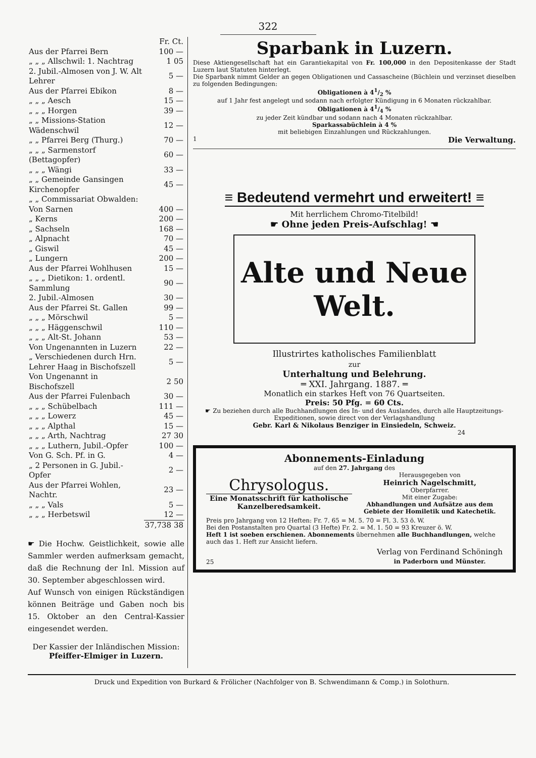322
| | Fr. Ct. |
| Aus der Pfarrei Bern | 100 — |
| „ „ „ Allschwil: 1. Nachtrag | 1 05 |
| 2. Jubil.-Almosen von J. W. Alt Lehrer | 5 — |
| Aus der Pfarrei Ebikon | 8 — |
| „ „ „ Aesch | 15 — |
| „ „ „ Horgen | 39 — |
| „ „ Missions-Station Wädenschwil | 12 — |
| „ „ Pfarrei Berg (Thurg.) | 70 — |
| „ „ „ Sarmenstorf (Bettagopfer) | 60 — |
| „ „ „ Wängi | 33 — |
| „ „ Gemeinde Gansingen Kirchenopfer | 45 — |
| „ „ Commissariat Obwalden: | |
| Von Sarnen | 400 — |
| „ Kerns | 200 — |
| „ Sachseln | 168 — |
| „ Alpnacht | 70 — |
| „ Giswil | 45 — |
| „ Lungern | 200 — |
| Aus der Pfarrei Wohlhusen | 15 — |
| „ „ „ Dietikon: 1. ordentl. Sammlung | 90 — |
| 2. Jubil.-Almosen | 30 — |
| Aus der Pfarrei St. Gallen | 99 — |
| „ „ „ Mörschwil | 5 — |
| „ „ „ Häggenschwil | 110 — |
| „ „ „ Alt-St. Johann | 53 — |
| Von Ungenannten in Luzern | 22 — |
| „ Verschiedenen durch Hrn. Lehrer Haag in Bischofszell | 5 — |
| Von Ungenannt in Bischofszell | 2 50 |
| Aus der Pfarrei Fulenbach | 30 — |
| „ „ „ Schübelbach | 111 — |
| „ „ „ Lowerz | 45 — |
| „ „ „ Alpthal | 15 — |
| „ „ „ Arth, Nachtrag | 27 30 |
| „ „ „ Luthern, Jubil.-Opfer | 100 — |
| Von G. Sch. Pf. in G. | 4 — |
| „ 2 Personen in G. Jubil.-Opfer | 2 — |
| Aus der Pfarrei Wohlen, Nachtr. | 23 — |
| „ „ „ Vals | 5 — |
| „ „ „ Herbetswil | 12 — |
| | 37,738 38 |
☛ Die Hochw. Geistlichkeit, sowie alle Sammler werden aufmerksam gemacht, daß die Rechnung der Inl. Mission auf 30. September abgeschlossen wird.
Auf Wunsch von einigen Rückständigen können Beiträge und Gaben noch bis 15. Oktober an den Central-Kassier eingesendet werden.
Der Kassier der Inländischen Mission:
Pfeiffer-Elmiger in Luzern.
Sparbank in Luzern.
Diese Aktiengesellschaft hat ein Garantiekapital von Fr. 100,000 in den Depositenkasse der Stadt Luzern laut Statuten hinterlegt.
Die Sparbank nimmt Gelder an gegen Obligationen und Cassascheine (Büchlein und verzinset dieselben zu folgenden Bedingungen:
Obligationen à 41/2 %
auf 1 Jahr fest angelegt und sodann nach erfolgter Kündigung in 6 Monaten rückzahlbar.
Obligationen à 41/4 %
zu jeder Zeit kündbar und sodann nach 4 Monaten rückzahlbar.
Sparkassabüchlein à 4 %
mit beliebigen Einzahlungen und Rückzahlungen.
1 Die Verwaltung.
≡ Bedeutend vermehrt und erweitert! ≡
Mit herrlichem Chromo-Titelbild!
☛ Ohne jeden Preis-Aufschlag! ☚
Alte und Neue Welt.
Illustrirtes katholisches Familienblatt
zur
Unterhaltung und Belehrung.
═ XXI. Jahrgang. 1887. ═
Monatlich ein starkes Heft von 76 Quartseiten.
Preis: 50 Pfg. = 60 Cts.
☛ Zu beziehen durch alle Buchhandlungen des In- und des Auslandes, durch alle Hauptzeitungs-Expeditionen, sowie direct von der Verlagshandlung
Gebr. Karl & Nikolaus Benziger in Einsiedeln, Schweiz.
24
Abonnements-Einladung
auf den 27. Jahrgang des
Chrysologus.
Eine Monatsschrift für katholische Kanzelberedsamkeit.
Herausgegeben von
Heinrich Nagelschmitt,
Oberpfarrer.
Mit einer Zugabe:
Abhandlungen und Aufsätze aus dem Gebiete der Homiletik und Katechetik.
Preis pro Jahrgang von 12 Heften: Fr. 7. 65 = M. 5. 70 = Fl. 3. 53 ö. W.
Bei den Postanstalten pro Quartal (3 Hefte) Fr. 2. = M. 1. 50 = 93 Kreuzer ö. W.
Heft 1 ist soeben erschienen. Abonnements übernehmen alle Buchhandlungen, welche auch das 1. Heft zur Ansicht liefern.
25 Verlag von Ferdinand Schöningh
in Paderborn und Münster.
Druck und Expedition von Burkard & Frölicher (Nachfolger von B. Schwendimann & Comp.) in Solothurn.